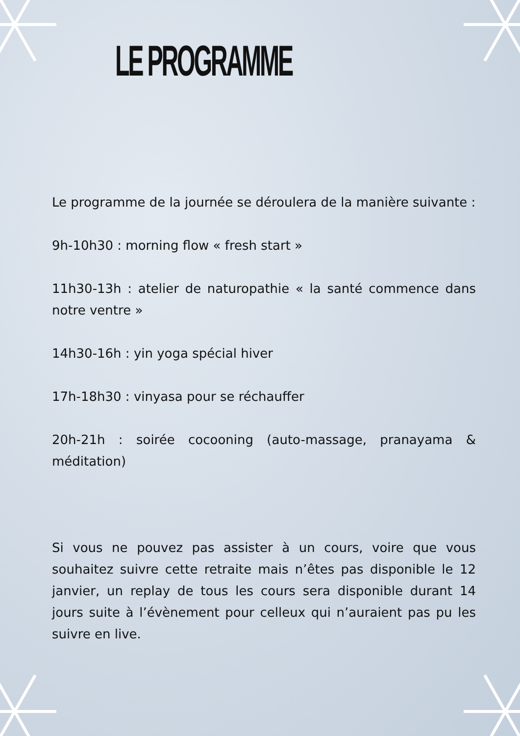LE PROGRAMME
Le programme de la journée se déroulera de la manière suivante :
9h-10h30 : morning flow « fresh start »
11h30-13h : atelier de naturopathie « la santé commence dans notre ventre »
14h30-16h : yin yoga spécial hiver
17h-18h30 : vinyasa pour se réchauffer
20h-21h : soirée cocooning (auto-massage, pranayama & méditation)
Si vous ne pouvez pas assister à un cours, voire que vous souhaitez suivre cette retraite mais n’êtes pas disponible le 12 janvier, un replay de tous les cours sera disponible durant 14 jours suite à l’évènement pour celleux qui n’auraient pas pu les suivre en live.